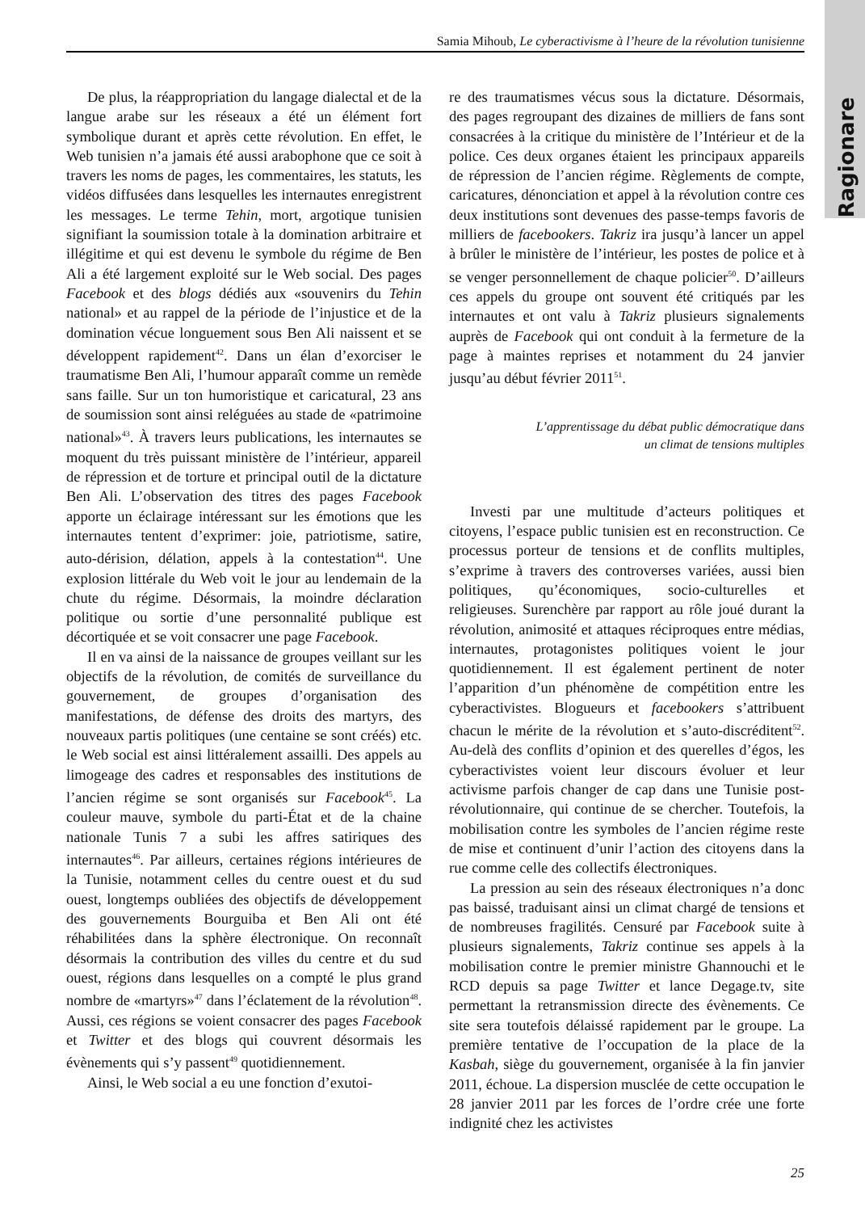Ragionare
Samia Mihoub, Le cyberactivisme à l’heure de la révolution tunisienne
De plus, la réappropriation du langage dialectal et de la langue arabe sur les réseaux a été un élément fort symbolique durant et après cette révolution. En effet, le Web tunisien n’a jamais été aussi arabophone que ce soit à travers les noms de pages, les commentaires, les statuts, les vidéos diffusées dans lesquelles les internautes enregistrent les messages. Le terme Tehin, mort, argotique tunisien signifiant la soumission totale à la domination arbitraire et illégitime et qui est devenu le symbole du régime de Ben Ali a été largement exploité sur le Web social. Des pages Facebook et des blogs dédiés aux «souvenirs du Tehin national» et au rappel de la période de l’injustice et de la domination vécue longuement sous Ben Ali naissent et se développent rapidement<sup>42</sup>. Dans un élan d’exorciser le traumatisme Ben Ali, l’humour apparaît comme un remède sans faille. Sur un ton humoristique et caricatural, 23 ans de soumission sont ainsi reléguées au stade de «patrimoine national»<sup>43</sup>. À travers leurs publications, les internautes se moquent du très puissant ministère de l’intérieur, appareil de répression et de torture et principal outil de la dictature Ben Ali. L’observation des titres des pages Facebook apporte un éclairage intéressant sur les émotions que les internautes tentent d’exprimer: joie, patriotisme, satire, auto-dérision, délation, appels à la contestation<sup>44</sup>. Une explosion littérale du Web voit le jour au lendemain de la chute du régime. Désormais, la moindre déclaration politique ou sortie d’une personnalité publique est décortiquée et se voit consacrer une page Facebook.
Il en va ainsi de la naissance de groupes veillant sur les objectifs de la révolution, de comités de surveillance du gouvernement, de groupes d’organisation des manifestations, de défense des droits des martyrs, des nouveaux partis politiques (une centaine se sont créés) etc. le Web social est ainsi littéralement assailli. Des appels au limogeage des cadres et responsables des institutions de l’ancien régime se sont organisés sur Facebook<sup>45</sup>. La couleur mauve, symbole du parti-État et de la chaine nationale Tunis 7 a subi les affres satiriques des internautes<sup>46</sup>. Par ailleurs, certaines régions intérieures de la Tunisie, notamment celles du centre ouest et du sud ouest, longtemps oubliées des objectifs de développement des gouvernements Bourguiba et Ben Ali ont été réhabilitées dans la sphère électronique. On reconnaît désormais la contribution des villes du centre et du sud ouest, régions dans lesquelles on a compté le plus grand nombre de «martyrs»<sup>47</sup> dans l’éclatement de la révolution<sup>48</sup>. Aussi, ces régions se voient consacrer des pages Facebook et Twitter et des blogs qui couvrent désormais les évènements qui s’y passent<sup>49</sup> quotidiennement.
Ainsi, le Web social a eu une fonction d’exutoi-
re des traumatismes vécus sous la dictature. Désormais, des pages regroupant des dizaines de milliers de fans sont consacrées à la critique du ministère de l’Intérieur et de la police. Ces deux organes étaient les principaux appareils de répression de l’ancien régime. Règlements de compte, caricatures, dénonciation et appel à la révolution contre ces deux institutions sont devenues des passe-temps favoris de milliers de facebookers. Takriz ira jusqu’à lancer un appel à brûler le ministère de l’intérieur, les postes de police et à se venger personnellement de chaque policier<sup>50</sup>. D’ailleurs ces appels du groupe ont souvent été critiqués par les internautes et ont valu à Takriz plusieurs signalements auprès de Facebook qui ont conduit à la fermeture de la page à maintes reprises et notamment du 24 janvier jusqu’au début février 2011<sup>51</sup>.
L’apprentissage du débat public démocratique dans
un climat de tensions multiples
Investi par une multitude d’acteurs politiques et citoyens, l’espace public tunisien est en reconstruction. Ce processus porteur de tensions et de conflits multiples, s’exprime à travers des controverses variées, aussi bien politiques, qu’économiques, socio-culturelles et religieuses. Surenchère par rapport au rôle joué durant la révolution, animosité et attaques réciproques entre médias, internautes, protagonistes politiques voient le jour quotidiennement. Il est également pertinent de noter l’apparition d’un phénomène de compétition entre les cyberactivistes. Blogueurs et facebookers s’attribuent chacun le mérite de la révolution et s’auto-discréditent<sup>52</sup>. Au-delà des conflits d’opinion et des querelles d’égos, les cyberactivistes voient leur discours évoluer et leur activisme parfois changer de cap dans une Tunisie post-révolutionnaire, qui continue de se chercher. Toutefois, la mobilisation contre les symboles de l’ancien régime reste de mise et continuent d’unir l’action des citoyens dans la rue comme celle des collectifs électroniques.
La pression au sein des réseaux électroniques n’a donc pas baissé, traduisant ainsi un climat chargé de tensions et de nombreuses fragilités. Censuré par Facebook suite à plusieurs signalements, Takriz continue ses appels à la mobilisation contre le premier ministre Ghannouchi et le RCD depuis sa page Twitter et lance Degage.tv, site permettant la retransmission directe des évènements. Ce site sera toutefois délaissé rapidement par le groupe. La première tentative de l’occupation de la place de la Kasbah, siège du gouvernement, organisée à la fin janvier 2011, échoue. La dispersion musclée de cette occupation le 28 janvier 2011 par les forces de l’ordre crée une forte indignité chez les activistes
25